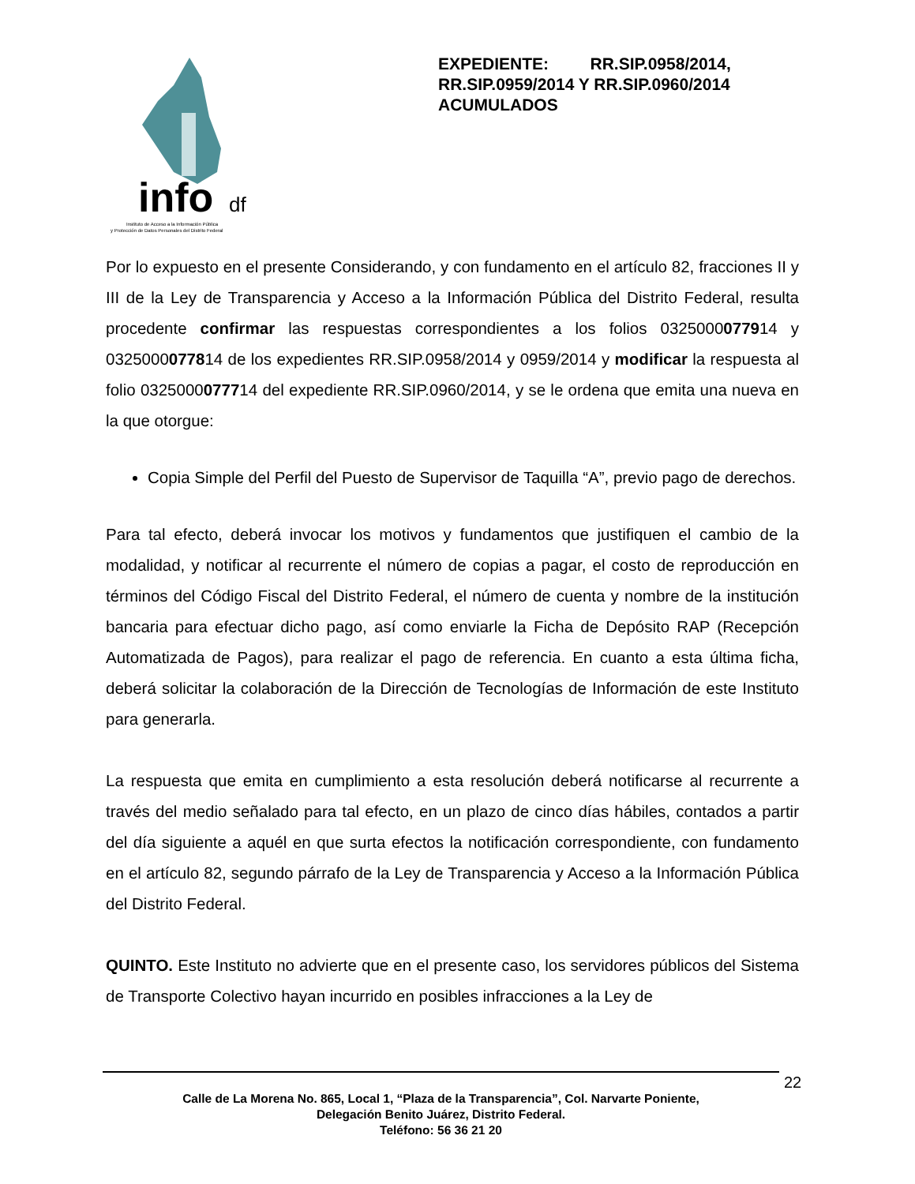info
df
Instituto de Acceso a la Información Pública
y Protección de Datos Personales del Distrito Federal
EXPEDIENTE: RR.SIP.0958/2014, RR.SIP.0959/2014 Y RR.SIP.0960/2014 ACUMULADOS
Por lo expuesto en el presente Considerando, y con fundamento en el artículo 82, fracciones II y III de la Ley de Transparencia y Acceso a la Información Pública del Distrito Federal, resulta procedente confirmar las respuestas correspondientes a los folios 0325000077914 y 0325000077814 de los expedientes RR.SIP.0958/2014 y 0959/2014 y modificar la respuesta al folio 0325000077714 del expediente RR.SIP.0960/2014, y se le ordena que emita una nueva en la que otorgue:
Copia Simple del Perfil del Puesto de Supervisor de Taquilla “A”, previo pago de derechos.
Para tal efecto, deberá invocar los motivos y fundamentos que justifiquen el cambio de la modalidad, y notificar al recurrente el número de copias a pagar, el costo de reproducción en términos del Código Fiscal del Distrito Federal, el número de cuenta y nombre de la institución bancaria para efectuar dicho pago, así como enviarle la Ficha de Depósito RAP (Recepción Automatizada de Pagos), para realizar el pago de referencia. En cuanto a esta última ficha, deberá solicitar la colaboración de la Dirección de Tecnologías de Información de este Instituto para generarla.
La respuesta que emita en cumplimiento a esta resolución deberá notificarse al recurrente a través del medio señalado para tal efecto, en un plazo de cinco días hábiles, contados a partir del día siguiente a aquél en que surta efectos la notificación correspondiente, con fundamento en el artículo 82, segundo párrafo de la Ley de Transparencia y Acceso a la Información Pública del Distrito Federal.
QUINTO. Este Instituto no advierte que en el presente caso, los servidores públicos del Sistema de Transporte Colectivo hayan incurrido en posibles infracciones a la Ley de
22
Calle de La Morena No. 865, Local 1, “Plaza de la Transparencia”, Col. Narvarte Poniente,
Delegación Benito Juárez, Distrito Federal.
Teléfono: 56 36 21 20